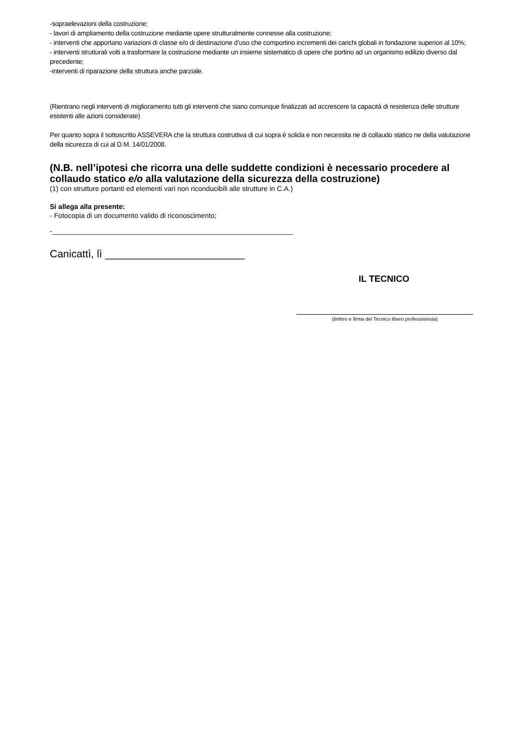-sopraelevazioni della costruzione;
- lavori di ampliamento della costruzione mediante opere strutturalmente connesse alla costruzione;
- interventi che apportano variazioni di classe e/o di destinazione d’uso che comportino incrementi dei carichi globali in fondazione superiori al 10%;
- interventi strutturali volti a trasformare la costruzione mediante un insieme sistematico di opere che portino ad un organismo edilizio diverso dal precedente;
-interventi di riparazione della struttura anche parziale.
(Rientrano negli interventi di miglioramento tutti gli interventi che siano comunque finalizzati ad accrescere la capacità di resistenza delle strutture esistenti alle azioni considerate)
Per quanto sopra il sottoscritto ASSEVERA che la struttura costruttiva di cui sopra è solida e non necessita ne di collaudo statico ne della valutazione della sicurezza di cui al D.M. 14/01/2008.
(N.B. nell’ipotesi che ricorra una delle suddette condizioni è necessario procedere al collaudo statico e/o alla valutazione della sicurezza della costruzione)
(1) con strutture portanti ed elementi vari non riconducibili alle strutture in C.A.)
Si allega alla presente:
- Fotocopia di un documento valido di riconoscimento;
-______________________________________________________________
Canicattì, lì ________________________
IL TECNICO
(timbro e firma del Tecnico libero professionista)